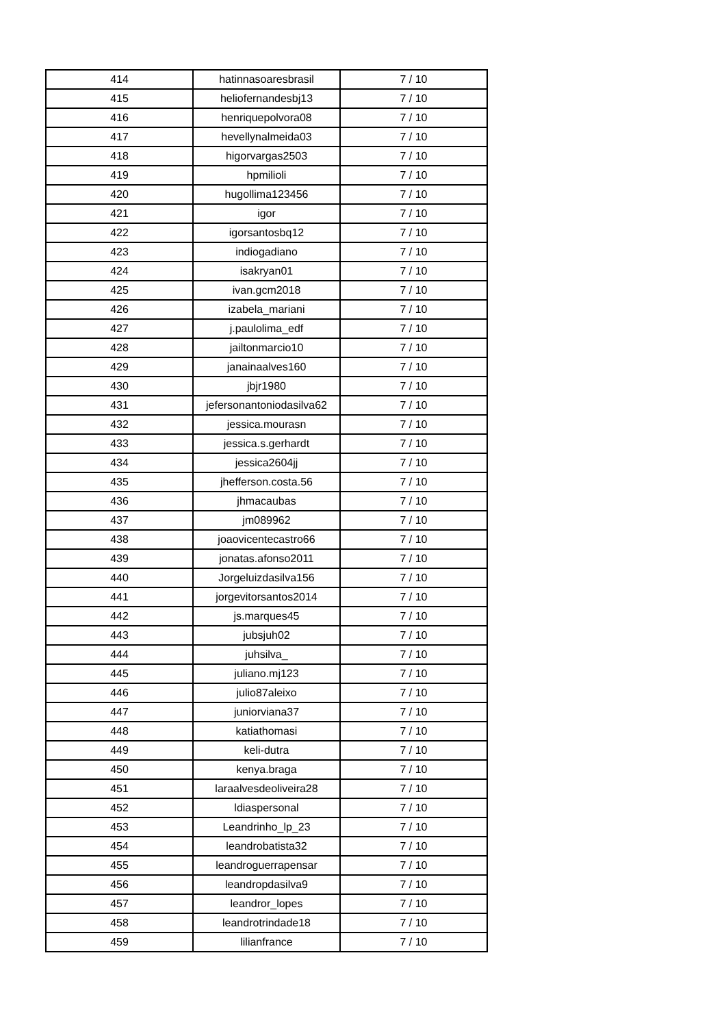| 414 | hatinnasoaresbrasil | 7 / 10 |
| 415 | heliofernandesbj13 | 7 / 10 |
| 416 | henriquepolvora08 | 7 / 10 |
| 417 | hevellynalmeida03 | 7 / 10 |
| 418 | higorvargas2503 | 7 / 10 |
| 419 | hpmilioli | 7 / 10 |
| 420 | hugollima123456 | 7 / 10 |
| 421 | igor | 7 / 10 |
| 422 | igorsantosbq12 | 7 / 10 |
| 423 | indiogadiano | 7 / 10 |
| 424 | isakryan01 | 7 / 10 |
| 425 | ivan.gcm2018 | 7 / 10 |
| 426 | izabela_mariani | 7 / 10 |
| 427 | j.paulolima_edf | 7 / 10 |
| 428 | jailtonmarcio10 | 7 / 10 |
| 429 | janainaalves160 | 7 / 10 |
| 430 | jbjr1980 | 7 / 10 |
| 431 | jefersonantoniodasilva62 | 7 / 10 |
| 432 | jessica.mourasn | 7 / 10 |
| 433 | jessica.s.gerhardt | 7 / 10 |
| 434 | jessica2604jj | 7 / 10 |
| 435 | jhefferson.costa.56 | 7 / 10 |
| 436 | jhmacaubas | 7 / 10 |
| 437 | jm089962 | 7 / 10 |
| 438 | joaovicentecastro66 | 7 / 10 |
| 439 | jonatas.afonso2011 | 7 / 10 |
| 440 | Jorgeluizdasilva156 | 7 / 10 |
| 441 | jorgevitorsantos2014 | 7 / 10 |
| 442 | js.marques45 | 7 / 10 |
| 443 | jubsjuh02 | 7 / 10 |
| 444 | juhsilva_ | 7 / 10 |
| 445 | juliano.mj123 | 7 / 10 |
| 446 | julio87aleixo | 7 / 10 |
| 447 | juniorviana37 | 7 / 10 |
| 448 | katiathomasi | 7 / 10 |
| 449 | keli-dutra | 7 / 10 |
| 450 | kenya.braga | 7 / 10 |
| 451 | laraalvesdeoliveira28 | 7 / 10 |
| 452 | ldiaspersonal | 7 / 10 |
| 453 | Leandrinho_lp_23 | 7 / 10 |
| 454 | leandrobatista32 | 7 / 10 |
| 455 | leandroguerrapensar | 7 / 10 |
| 456 | leandropdasilva9 | 7 / 10 |
| 457 | leandror_lopes | 7 / 10 |
| 458 | leandrotrindade18 | 7 / 10 |
| 459 | lilianfrance | 7 / 10 |